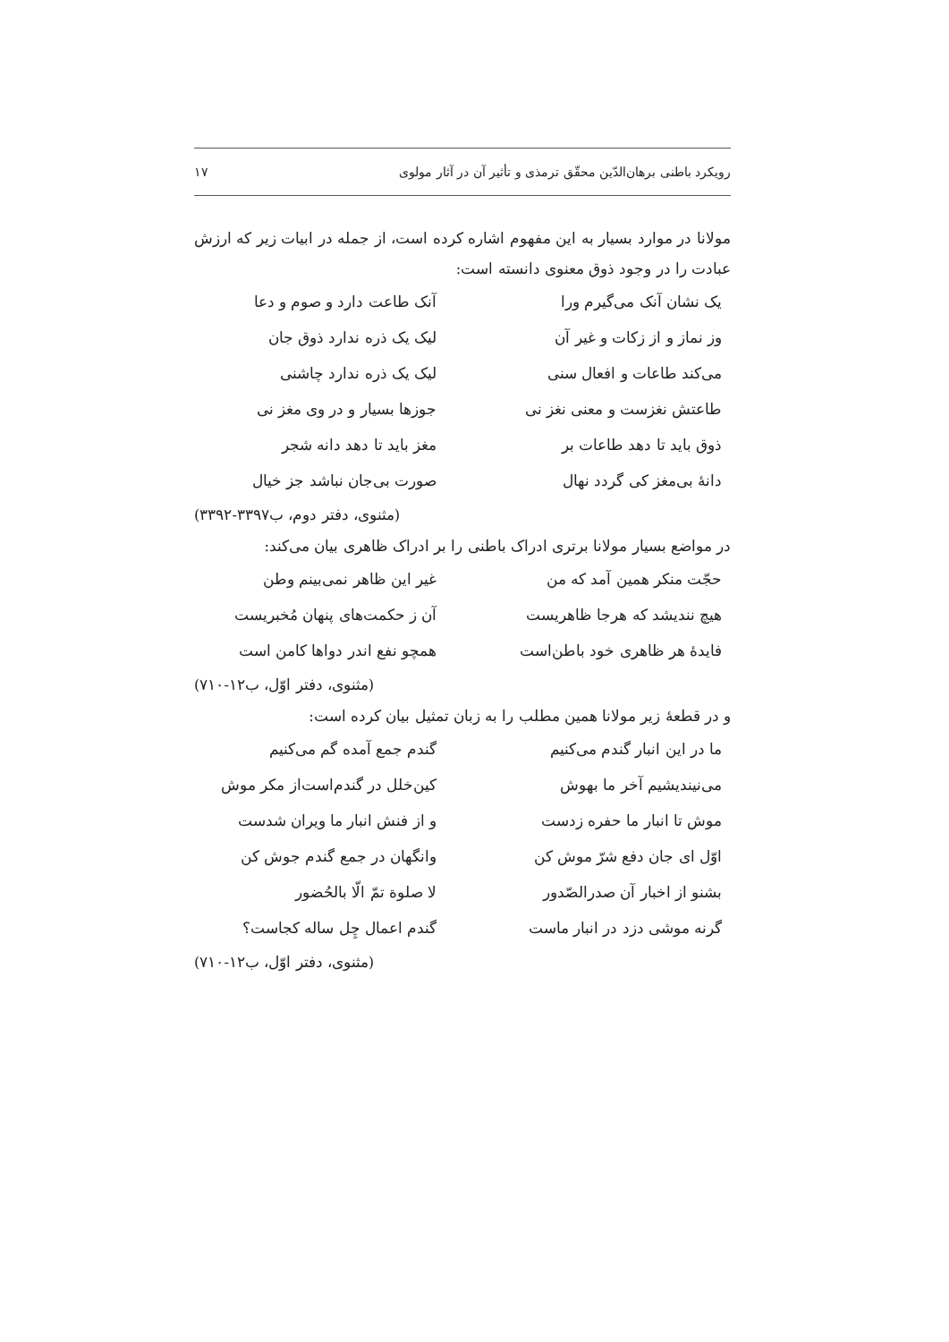رویکرد باطنی برهان‌الدّین محقّق ترمذی و تأثیر آن در آثار مولوی ۱۷
مولانا در موارد بسیار به این مفهوم اشاره کرده است، از جمله در ابیات زیر که ارزش عبادت را در وجود ذوق معنوی دانسته است:
یک نشان آنک می‌گیرم ورا آنک طاعت دارد و صوم و دعا
وز نماز و از زکات و غیر آن لیک یک ذره ندارد ذوق جان
می‌کند طاعات و افعال سنی لیک یک ذره ندارد چاشنی
طاعتش نغزست و معنی نغز نی جوزها بسیار و در وی مغز نی
ذوق باید تا دهد طاعات بر مغز باید تا دهد دانه شجر
دانهٔ بی‌مغز کی گردد نهال صورت بی‌جان نباشد جز خیال
(مثنوی، دفتر دوم، ب۳۳۹۷-۳۳۹۲)
در مواضع بسیار مولانا برتری ادراک باطنی را بر ادراک ظاهری بیان می‌کند:
حجّت منکر همین آمد که من غیر این ظاهر نمی‌بینم وطن
هیچ نندیشد که هرجا ظاهریست آن ز حکمت‌های پنهان مُخبریست
فایدهٔ هر ظاهری خود باطن‌است همچو نفع اندر دواها کامن است
(مثنوی، دفتر اوّل، ب۱۲-۷۱۰)
و در قطعهٔ زیر مولانا همین مطلب را به زبان تمثیل بیان کرده است:
ما در این انبار گندم می‌کنیم گندم جمع آمده گم می‌کنیم
می‌نیندیشیم آخر ما بهوش کین‌خلل در گندم‌است‌از مکر موش
موش تا انبار ما حفره زدست و از فنش انبار ما ویران شدست
اوّل ای جان دفع شرّ موش کن وانگهان در جمع گندم جوش کن
بشنو از اخبار آن صدرالصّدور لا صلوة تمّ الّا بالحُضور
گرنه موشی دزد در انبار ماست گندم اعمال چِل ساله کجاست؟
(مثنوی، دفتر اوّل، ب۱۲-۷۱۰)